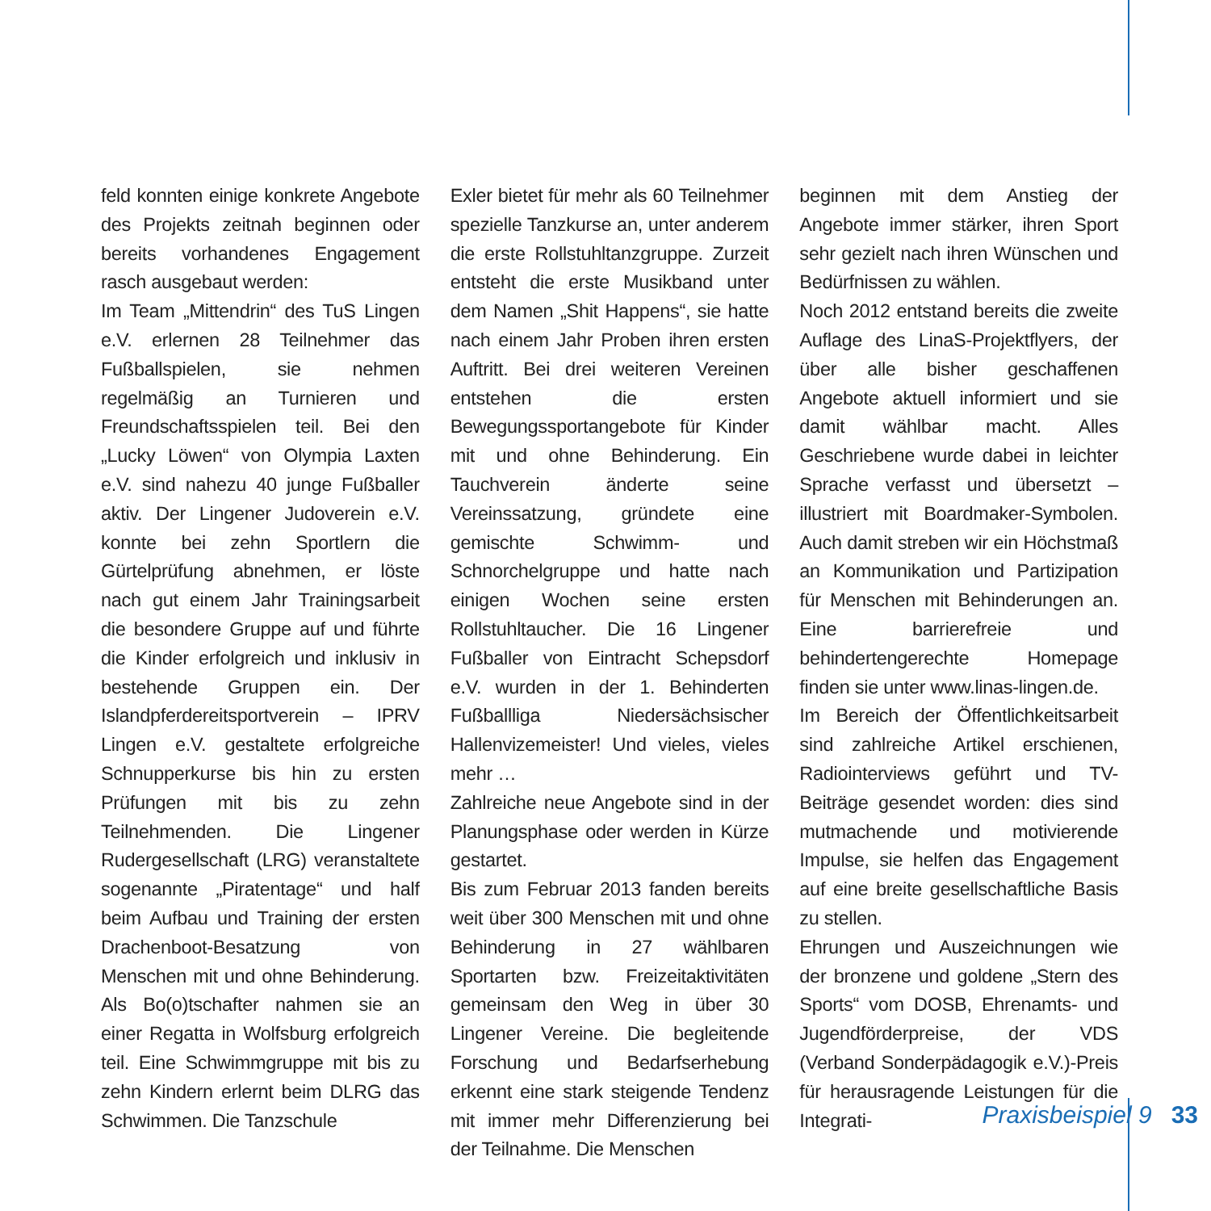feld konnten einige konkrete Angebote des Projekts zeitnah beginnen oder bereits vorhandenes Engagement rasch ausgebaut werden:
Im Team „Mittendrin“ des TuS Lingen e.V. erlernen 28 Teilnehmer das Fußballspielen, sie nehmen regelmäßig an Turnieren und Freundschaftsspielen teil. Bei den „Lucky Löwen“ von Olympia Laxten e.V. sind nahezu 40 junge Fußballer aktiv. Der Lingener Judoverein e.V. konnte bei zehn Sportlern die Gürtelprüfung abnehmen, er löste nach gut einem Jahr Trainingsarbeit die besondere Gruppe auf und führte die Kinder erfolgreich und inklusiv in bestehende Gruppen ein. Der Islandpferdereitsportverein – IPRV Lingen e.V. gestaltete erfolgreiche Schnupperkurse bis hin zu ersten Prüfungen mit bis zu zehn Teilnehmenden. Die Lingener Rudergesellschaft (LRG) veranstaltete sogenannte „Piratentage“ und half beim Aufbau und Training der ersten Drachenboot-Besatzung von Menschen mit und ohne Behinderung. Als Bo(o)tschafter nahmen sie an einer Regatta in Wolfsburg erfolgreich teil. Eine Schwimmgruppe mit bis zu zehn Kindern erlernt beim DLRG das Schwimmen. Die Tanzschule
Exler bietet für mehr als 60 Teilnehmer spezielle Tanzkurse an, unter anderem die erste Rollstuhltanzgruppe. Zurzeit entsteht die erste Musikband unter dem Namen „Shit Happens“, sie hatte nach einem Jahr Proben ihren ersten Auftritt. Bei drei weiteren Vereinen entstehen die ersten Bewegungssportangebote für Kinder mit und ohne Behinderung. Ein Tauchverein änderte seine Vereinssatzung, gründete eine gemischte Schwimm- und Schnorchelgruppe und hatte nach einigen Wochen seine ersten Rollstuhltaucher. Die 16 Lingener Fußballer von Eintracht Schepsdorf e.V. wurden in der 1. Behinderten Fußballliga Niedersächsischer Hallenvizemeister! Und vieles, vieles mehr …
Zahlreiche neue Angebote sind in der Planungsphase oder werden in Kürze gestartet.
Bis zum Februar 2013 fanden bereits weit über 300 Menschen mit und ohne Behinderung in 27 wählbaren Sportarten bzw. Freizeitaktivitäten gemeinsam den Weg in über 30 Lingener Vereine. Die begleitende Forschung und Bedarfserhebung erkennt eine stark steigende Tendenz mit immer mehr Differenzierung bei der Teilnahme. Die Menschen
beginnen mit dem Anstieg der Angebote immer stärker, ihren Sport sehr gezielt nach ihren Wünschen und Bedürfnissen zu wählen.
Noch 2012 entstand bereits die zweite Auflage des LinaS-Projektflyers, der über alle bisher geschaffenen Angebote aktuell informiert und sie damit wählbar macht. Alles Geschriebene wurde dabei in leichter Sprache verfasst und übersetzt – illustriert mit Boardmaker-Symbolen. Auch damit streben wir ein Höchstmaß an Kommunikation und Partizipation für Menschen mit Behinderungen an. Eine barrierefreie und behindertengerechte Homepage finden sie unter www.linas-lingen.de.
Im Bereich der Öffentlichkeitsarbeit sind zahlreiche Artikel erschienen, Radiointerviews geführt und TV-Beiträge gesendet worden: dies sind mutmachende und motivierende Impulse, sie helfen das Engagement auf eine breite gesellschaftliche Basis zu stellen.
Ehrungen und Auszeichnungen wie der bronzene und goldene „Stern des Sports“ vom DOSB, Ehrenamts- und Jugendförderpreise, der VDS (Verband Sonderpädagogik e.V.)-Preis für herausragende Leistungen für die Integrati-
Praxisbeispiel 9 33